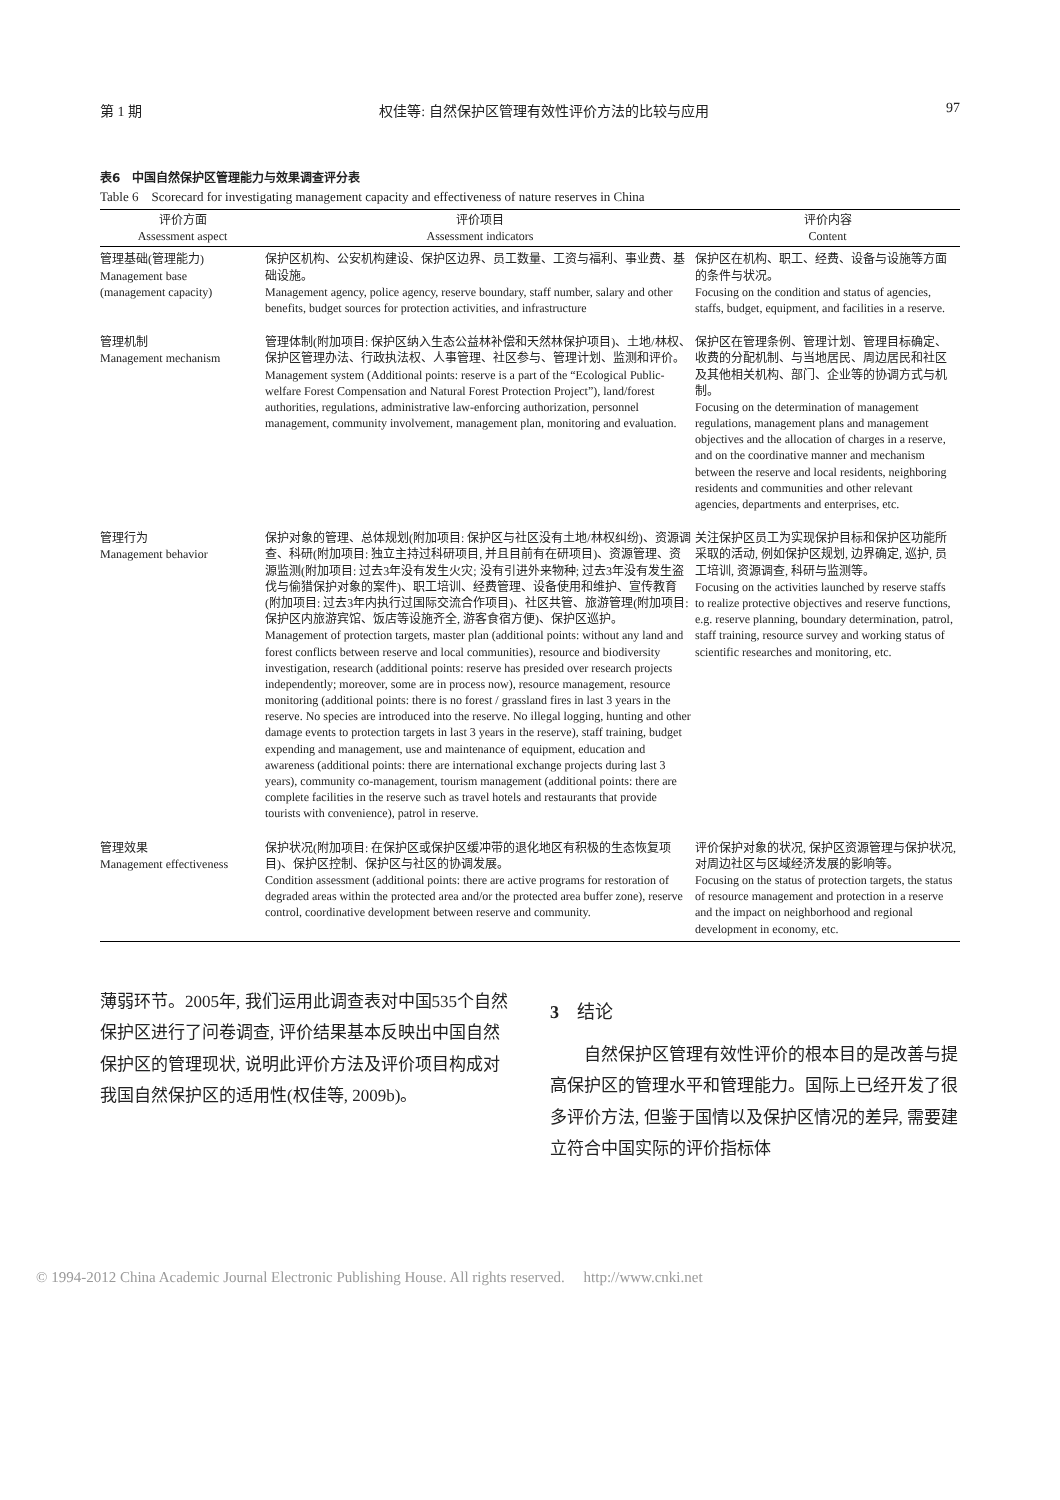第 1 期 权佳等: 自然保护区管理有效性评价方法的比较与应用 97
表6　中国自然保护区管理能力与效果调查评分表
Table 6　Scorecard for investigating management capacity and effectiveness of nature reserves in China
| 评价方面 Assessment aspect | 评价项目 Assessment indicators | 评价内容 Content |
| --- | --- | --- |
| 管理基础(管理能力) Management base (management capacity) | 保护区机构、公安机构建设、保护区边界、员工数量、工资与福利、事业费、基础设施。 Management agency, police agency, reserve boundary, staff number, salary and other benefits, budget sources for protection activities, and infrastructure | 保护区在机构、职工、经费、设备与设施等方面的条件与状况。 Focusing on the condition and status of agencies, staffs, budget, equipment, and facilities in a reserve. |
| 管理机制 Management mechanism | 管理体制(附加项目: 保护区纳入生态公益林补偿和天然林保护项目)、土地/林权、保护区管理办法、行政执法权、人事管理、社区参与、管理计划、监测和评价。 Management system (Additional points: reserve is a part of the “Ecological Public-welfare Forest Compensation and Natural Forest Protection Project”), land/forest authorities, regulations, administrative law-enforcing authorization, personnel management, community involvement, management plan, monitoring and evaluation. | 保护区在管理条例、管理计划、管理目标确定、收费的分配机制、与当地居民、周边居民和社区及其他相关机构、部门、企业等的协调方式与机制。 Focusing on the determination of management regulations, management plans and management objectives and the allocation of charges in a reserve, and on the coordinative manner and mechanism between the reserve and local residents, neighboring residents and communities and other relevant agencies, departments and enterprises, etc. |
| 管理行为 Management behavior | 保护对象的管理、总体规划(附加项目: 保护区与社区没有土地/林权纠纷)、资源调查、科研(附加项目: 独立主持过科研项目, 并且目前有在研项目)、资源管理、资源监测(附加项目: 过去3年没有发生火灾; 没有引进外来物种; 过去3年没有发生盗伐与偷猎保护对象的案件)、职工培训、经费管理、设备使用和维护、宣传教育(附加项目: 过去3年内执行过国际交流合作项目)、社区共管、旅游管理(附加项目: 保护区内旅游宾馆、饭店等设施齐全, 游客食宿方便)、保护区巡护。 Management of protection targets, master plan (additional points: without any land and forest conflicts between reserve and local communities), resource and biodiversity investigation, research (additional points: reserve has presided over research projects independently; moreover, some are in process now), resource management, resource monitoring (additional points: there is no forest / grassland fires in last 3 years in the reserve. No species are introduced into the reserve. No illegal logging, hunting and other damage events to protection targets in last 3 years in the reserve), staff training, budget expending and management, use and maintenance of equipment, education and awareness (additional points: there are international exchange projects during last 3 years), community co-management, tourism management (additional points: there are complete facilities in the reserve such as travel hotels and restaurants that provide tourists with convenience), patrol in reserve. | 关注保护区员工为实现保护目标和保护区功能所采取的活动, 例如保护区规划, 边界确定, 巡护, 员工培训, 资源调查, 科研与监测等。 Focusing on the activities launched by reserve staffs to realize protective objectives and reserve functions, e.g. reserve planning, boundary determination, patrol, staff training, resource survey and working status of scientific researches and monitoring, etc. |
| 管理效果 Management effectiveness | 保护状况(附加项目: 在保护区或保护区缓冲带的退化地区有积极的生态恢复项目)、保护区控制、保护区与社区的协调发展。 Condition assessment (additional points: there are active programs for restoration of degraded areas within the protected area and/or the protected area buffer zone), reserve control, coordinative development between reserve and community. | 评价保护对象的状况, 保护区资源管理与保护状况, 对周边社区与区域经济发展的影响等。 Focusing on the status of protection targets, the status of resource management and protection in a reserve and the impact on neighborhood and regional development in economy, etc. |
薄弱环节。2005年, 我们运用此调查表对中国535个自然保护区进行了问卷调查, 评价结果基本反映出中国自然保护区的管理现状, 说明此评价方法及评价项目构成对我国自然保护区的适用性(权佳等, 2009b)。
3　结论
　　自然保护区管理有效性评价的根本目的是改善与提高保护区的管理水平和管理能力。国际上已经开发了很多评价方法, 但鉴于国情以及保护区情况的差异, 需要建立符合中国实际的评价指标体
© 1994-2012 China Academic Journal Electronic Publishing House. All rights reserved.　 http://www.cnki.net